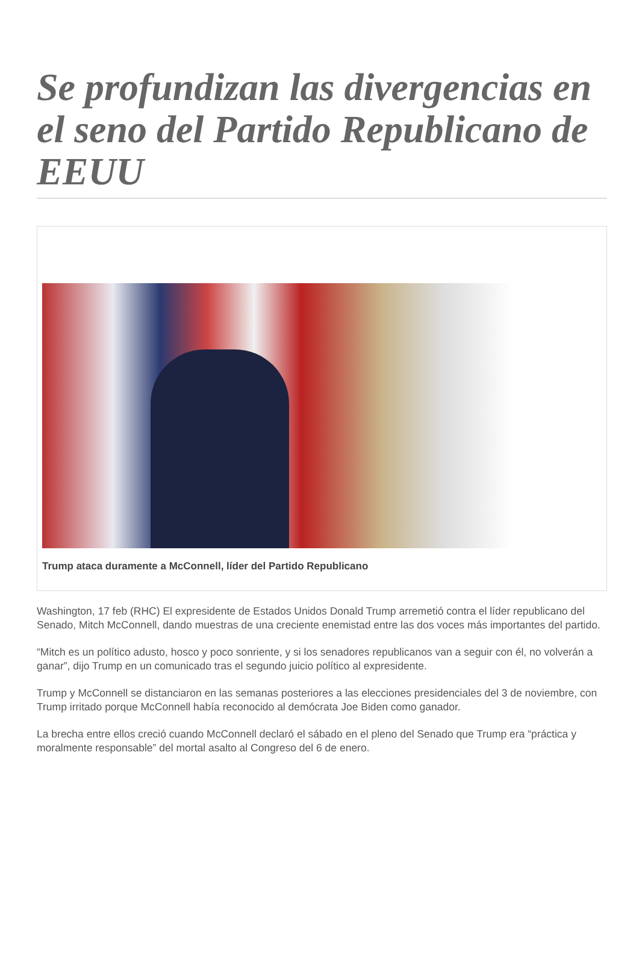Se profundizan las divergencias en el seno del Partido Republicano de EEUU
Trump ataca duramente a McConnell, líder del Partido Republicano
Washington, 17 feb (RHC) El expresidente de Estados Unidos Donald Trump arremetió contra el líder republicano del Senado, Mitch McConnell, dando muestras de una creciente enemistad entre las dos voces más importantes del partido.
“Mitch es un político adusto, hosco y poco sonriente, y si los senadores republicanos van a seguir con él, no volverán a ganar”, dijo Trump en un comunicado tras el segundo juicio político al expresidente.
Trump y McConnell se distanciaron en las semanas posteriores a las elecciones presidenciales del 3 de noviembre, con Trump irritado porque McConnell había reconocido al demócrata Joe Biden como ganador.
La brecha entre ellos creció cuando McConnell declaró el sábado en el pleno del Senado que Trump era “práctica y moralmente responsable” del mortal asalto al Congreso del 6 de enero.